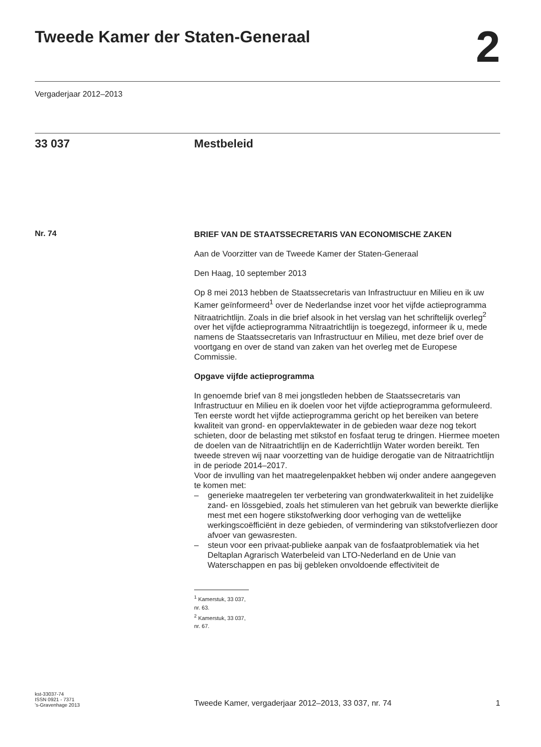Tweede Kamer der Staten-Generaal
2
Vergaderjaar 2012–2013
33 037 Mestbeleid
Nr. 74
BRIEF VAN DE STAATSSECRETARIS VAN ECONOMISCHE ZAKEN
Aan de Voorzitter van de Tweede Kamer der Staten-Generaal
Den Haag, 10 september 2013
Op 8 mei 2013 hebben de Staatssecretaris van Infrastructuur en Milieu en ik uw Kamer geïnformeerd<sup>1</sup> over de Nederlandse inzet voor het vijfde actieprogramma Nitraatrichtlijn. Zoals in die brief alsook in het verslag van het schriftelijk overleg<sup>2</sup> over het vijfde actieprogramma Nitraatrichtlijn is toegezegd, informeer ik u, mede namens de Staatssecretaris van Infrastructuur en Milieu, met deze brief over de voortgang en over de stand van zaken van het overleg met de Europese Commissie.
Opgave vijfde actieprogramma
In genoemde brief van 8 mei jongstleden hebben de Staatssecretaris van Infrastructuur en Milieu en ik doelen voor het vijfde actieprogramma geformuleerd. Ten eerste wordt het vijfde actieprogramma gericht op het bereiken van betere kwaliteit van grond- en oppervlaktewater in de gebieden waar deze nog tekort schieten, door de belasting met stikstof en fosfaat terug te dringen. Hiermee moeten de doelen van de Nitraatrichtlijn en de Kaderrichtlijn Water worden bereikt. Ten tweede streven wij naar voorzetting van de huidige derogatie van de Nitraatrichtlijn in de periode 2014–2017.
Voor de invulling van het maatregelenpakket hebben wij onder andere aangegeven te komen met:
– generieke maatregelen ter verbetering van grondwaterkwaliteit in het zuidelijke zand- en lössgebied, zoals het stimuleren van het gebruik van bewerkte dierlijke mest met een hogere stikstofwerking door verhoging van de wettelijke werkingscoëfficiënt in deze gebieden, of vermindering van stikstofverliezen door afvoer van gewasresten.
– steun voor een privaat-publieke aanpak van de fosfaatproblematiek via het Deltaplan Agrarisch Waterbeleid van LTO-Nederland en de Unie van Waterschappen en pas bij gebleken onvoldoende effectiviteit de
<sup>1</sup> Kamerstuk, 33 037, nr. 63.
<sup>2</sup> Kamerstuk, 33 037, nr. 67.
kst-33037-74
ISSN 0921 - 7371
's-Gravenhage 2013
Tweede Kamer, vergaderjaar 2012–2013, 33 037, nr. 74 1